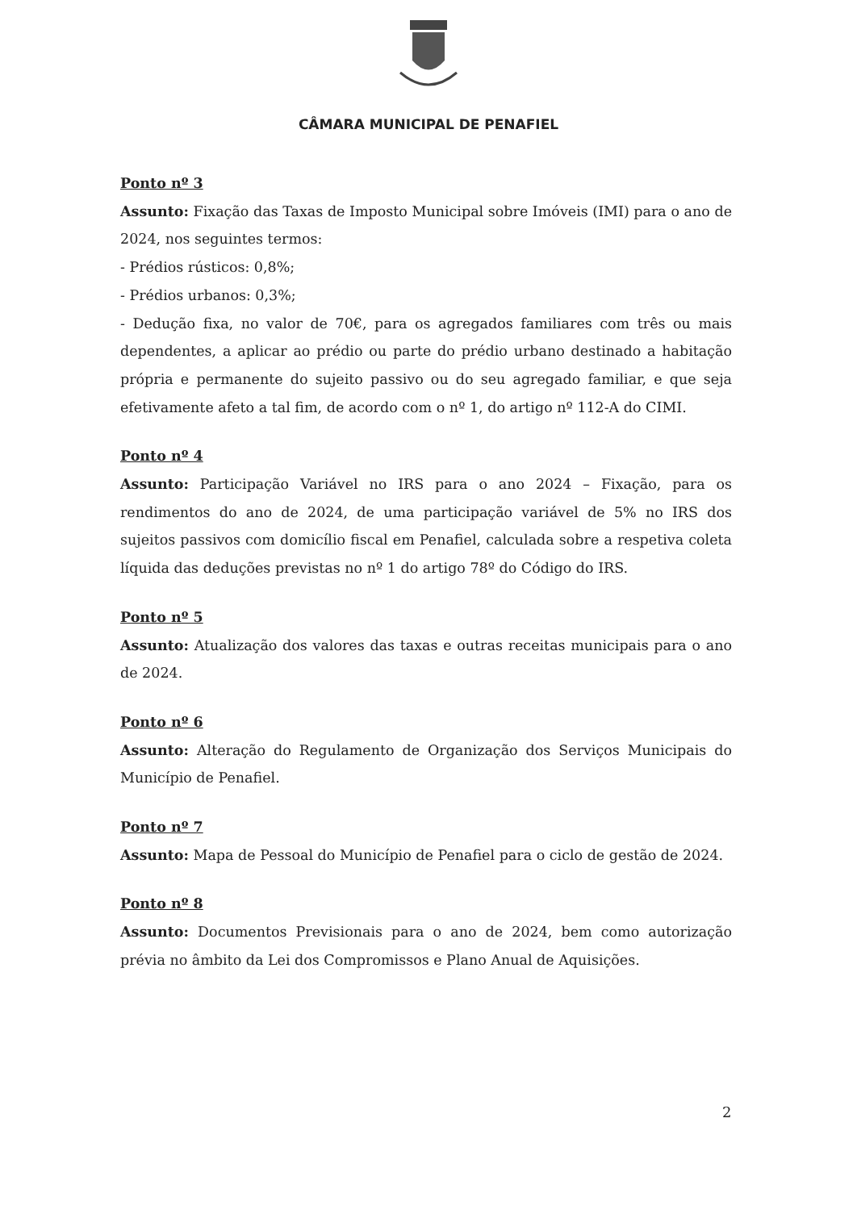CÂMARA MUNICIPAL DE PENAFIEL
Ponto nº 3
Assunto: Fixação das Taxas de Imposto Municipal sobre Imóveis (IMI) para o ano de 2024, nos seguintes termos:
- Prédios rústicos: 0,8%;
- Prédios urbanos: 0,3%;
- Dedução fixa, no valor de 70€, para os agregados familiares com três ou mais dependentes, a aplicar ao prédio ou parte do prédio urbano destinado a habitação própria e permanente do sujeito passivo ou do seu agregado familiar, e que seja efetivamente afeto a tal fim, de acordo com o nº 1, do artigo nº 112-A do CIMI.
Ponto nº 4
Assunto: Participação Variável no IRS para o ano 2024 – Fixação, para os rendimentos do ano de 2024, de uma participação variável de 5% no IRS dos sujeitos passivos com domicílio fiscal em Penafiel, calculada sobre a respetiva coleta líquida das deduções previstas no nº 1 do artigo 78º do Código do IRS.
Ponto nº 5
Assunto: Atualização dos valores das taxas e outras receitas municipais para o ano de 2024.
Ponto nº 6
Assunto: Alteração do Regulamento de Organização dos Serviços Municipais do Município de Penafiel.
Ponto nº 7
Assunto: Mapa de Pessoal do Município de Penafiel para o ciclo de gestão de 2024.
Ponto nº 8
Assunto: Documentos Previsionais para o ano de 2024, bem como autorização prévia no âmbito da Lei dos Compromissos e Plano Anual de Aquisições.
2